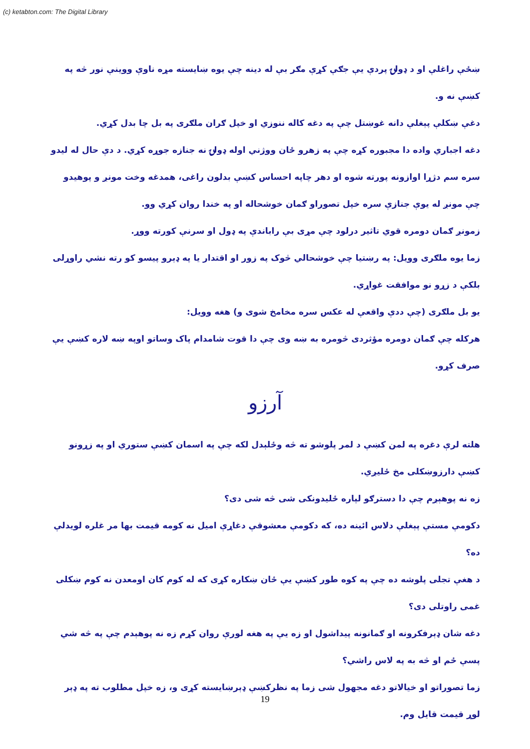(c) ketabton.com: The Digital Library
ښځې راغلې او د ډولۍ پردې یې جګې کړې مګر بې له دینه چې یوه ښایسته مړه ناوې ووینې نور څه په کښې نه و.
دغې ښکلې پېغلې دانه غوښتل چې په دغه کاله ننوزي او خپل ګران ملګرى په بل چا بدل کړي.
دغه اجباري واده دا مجبوره کړه چې په زهرو ځان ووژني اوله ډولۍ نه جنازه جوړه کړي. د دې حال له لیدو سره سم دژړا اوازونه پورته شوه او دهر چاپه احساس کښې بدلون راغی، همدغه وخت مونږ و پوهیدو چې مونږ له یوې جنازې سره خپل تصوراو ګمان خوشحاله او په خندا روان کړي وو.
زمونږ ګمان دومره قوي تاثیر درلود چې مړى بې راباندې په ډول او سرنې کورته ووړ.
زما یوه ملګرى وویل: په رښتیا چې خوشحالي څوک په زور او اقتدار یا په ډېرو پیسو کو رته نشي راوړلی بلکې د زړو نو موافقت غواړي.
یو بل ملګرى (چې ددې واقعې له عکس سره مخامخ شوى و) هغه وویل:
هرکله چې ګمان دومره مؤثردى څومره به ښه وى چې دا قوت شامدام پاک وساتو اوپه ښه لاره کښې یې صرف کړو.
آرزو
هلته لرې دغره په لمن کښې د لمر پلوشو ته څه وځلېدل لکه چې په اسمان کښې ستوري او په زړونو کښې دارزوښکلی مخ ځلیږي.
زه نه پوهېږم چې دا دسترګو لپاره ځلیدونکی شی څه شی دی؟
دکومې مستې پېغلې دلاس ائینه ده، که دکومې معشوقې دغاړې امیل نه کومه قیمت بها مر غلره لویدلې ده؟
د هغې تجلی پلوشه ده چې په کوه طور کښې یې ځان ښکاره کړى که له کوم کان اومعدن نه کوم ښکلی غمی راوتلی دی؟
دغه شان ډېرفکرونه او ګمانونه پیداشول او زه یې په هغه لورې روان کړم زه نه پوهېدم چې په څه شي پسې ځم او څه به په لاس راشي؟
زما تصوراتو او خیالاتو دغه مجهول شی زما په نظرکښې ډېرښایسته کړى و، زه خپل مطلوب ته په ډېر لوړ قیمت قایل وم.
19